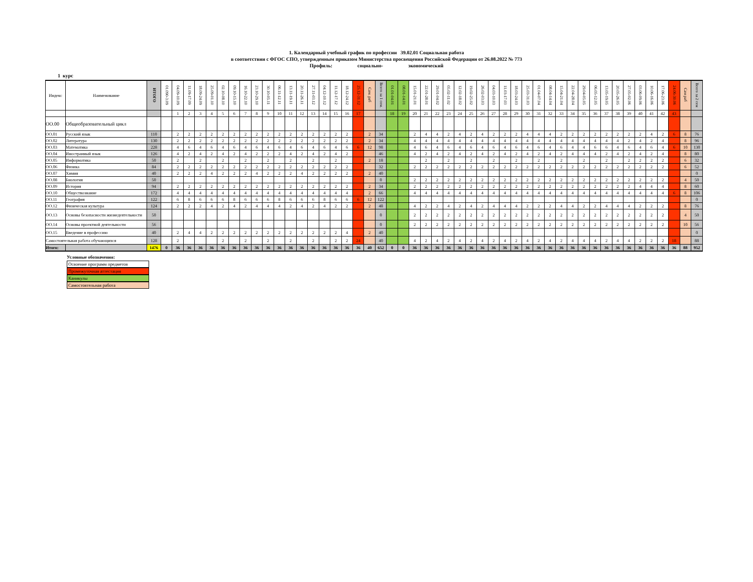1. Календарный учебный график по профессии 39.02.01 Социальная работа
в соответствии с ФГОС СПО, утвержденным приказом Министерства просвещения Российской Федерации от 26.08.2022 № 773
Профиль: социально- экономический
1 курс
| Индекс | Наименование | ИТОГО | 01.090-3.09 | 04.09-10.09 | 11.09-17.09 | 18.09-24.09 | 25.09-01.10 | 02.10-08.10 | 09.10-15.10 | 16.10-22.10 | 23.10-29.10 | 30.10-05.11 | 06.11-12.11 | 13.11-19.11 | 20.11-26.11 | 27.11-03.12 | 04.12-10.12 | 11.12-17.12 | 18.12-24.12 | 25.12-31.12 | Сам. раб | Всего за 1 сем. | 01.01-04.01 | 08.01-14.01 | 15.01-21.01 | 22.01-28.01 | 29.01-04.02 | 05.02-11.02 | 12.02-18.02 | 19.02-25.02 | 26.02-03.03 | 04.03-10.03 | 11.03-17.03 | 18.03-24.03 | 25.03-31.03 | 01.04-07.04 | 08.04-14.04 | 15.04-21.04 | 22.04-28.04 | 29.04-05.05 | 06.05-12.05 | 13.05-19.05 | 20.05-26.05 | 27.05-02.06 | 03.06-09.06 | 10.06-16.06 | 17.06-23.06 | 24.06-30.06 | Сам раб | Всего за 2 сем |
| --- | --- | --- | --- | --- | --- | --- | --- | --- | --- | --- | --- | --- | --- | --- | --- | --- | --- | --- | --- | --- | --- | --- | --- | --- | --- | --- | --- | --- | --- | --- | --- | --- | --- | --- | --- | --- | --- | --- | --- | --- | --- | --- | --- | --- | --- | --- | --- | --- | --- | --- |
| | | | | 1 | 2 | 3 | 4 | 5 | 6 | 7 | 8 | 9 | 10 | 11 | 12 | 13 | 14 | 15 | 16 | 17 | | | 18 | 19 | 20 | 21 | 22 | 23 | 24 | 25 | 26 | 27 | 28 | 29 | 30 | 31 | 32 | 33 | 34 | 35 | 36 | 37 | 38 | 39 | 40 | 41 | 42 | 43 | | |
| ОО.00 | Общеобразовательный цикл | | | | | | | | | | | | | | | | | | | | | | | | | | | | | | | | | | | | | | | | | | | | | | | | | |
| ОО.01 | Русский язык | 110 | | 2 | 2 | 2 | 2 | 2 | 2 | 2 | 2 | 2 | 2 | 2 | 2 | 2 | 2 | 2 | 2 | | 2 | 34 | | | 2 | 4 | 4 | 2 | 4 | 2 | 4 | 2 | 2 | 2 | 4 | 4 | 4 | 2 | 2 | 2 | 2 | 2 | 2 | 2 | 2 | 4 | 2 | 6 | 8 | 76 |
| ОО.02 | Литература | 130 | | 2 | 2 | 2 | 2 | 2 | 2 | 2 | 2 | 2 | 2 | 2 | 2 | 2 | 2 | 2 | 2 | | 2 | 34 | | | 4 | 4 | 4 | 4 | 4 | 4 | 4 | 4 | 4 | 4 | 4 | 4 | 4 | 4 | 4 | 4 | 4 | 4 | 4 | 2 | 4 | 2 | 4 | | 8 | 96 |
| ОО.03 | Математика | 228 | | 4 | 6 | 4 | 6 | 4 | 6 | 4 | 6 | 4 | 6 | 4 | 6 | 4 | 6 | 4 | 6 | 6 | 12 | 98 | | | 4 | 6 | 4 | 6 | 4 | 6 | 4 | 6 | 4 | 6 | 4 | 6 | 4 | 6 | 4 | 4 | 6 | 6 | 4 | 6 | 4 | 6 | 4 | 6 | 10 | 130 |
| ОО.04 | Иностранный язык | 126 | | 4 | 2 | 4 | 2 | 4 | 2 | 4 | 2 | 2 | 2 | 4 | 2 | 4 | 2 | 4 | 2 | | | 46 | | | 4 | 2 | 4 | 2 | 4 | 2 | 4 | 2 | 4 | 2 | 4 | 2 | 4 | 2 | 4 | 4 | 4 | 2 | 4 | 2 | 4 | 2 | 4 | | 8 | 80 |
| ОО.05 | Информатика | 50 | | 2 | | 2 | | 2 | | 2 | | 2 | | 2 | | 2 | | 2 | | | 2 | 18 | | | | 2 | | 2 | | 2 | | 2 | | 2 | | 2 | | 2 | | 2 | | 2 | | 2 | 2 | 2 | 2 | | 6 | 32 |
| ОО.06 | Физика | 84 | | 2 | 2 | 2 | 2 | 2 | 2 | 2 | 2 | 2 | 2 | 2 | 2 | 2 | 2 | 2 | 2 | | | 32 | | | 2 | 2 | 2 | 2 | 2 | 2 | 2 | 2 | 2 | 2 | 2 | 2 | 2 | 2 | 2 | 2 | 2 | 2 | 2 | 2 | 2 | 2 | 2 | | 6 | 52 |
| ОО.07 | Химия | 40 | | 2 | 2 | 2 | 4 | 2 | 2 | 2 | 4 | 2 | 2 | 2 | 4 | 2 | 2 | 2 | 2 | | 2 | 40 | | | | | | | | | | | | | | | | | | | | | | | | | | | | 0 |
| ОО.08 | Биология | 50 | | | | | | | | | | | | | | | | | | | | 0 | | | 2 | 2 | 2 | 2 | 2 | 2 | 2 | 2 | 2 | 2 | 2 | 2 | 2 | 2 | 2 | 2 | 2 | 2 | 2 | 2 | 2 | 2 | 2 | | 4 | 50 |
| ОО.09 | История | 94 | | 2 | 2 | 2 | 2 | 2 | 2 | 2 | 2 | 2 | 2 | 2 | 2 | 2 | 2 | 2 | 2 | | 2 | 34 | | | 2 | 2 | 2 | 2 | 2 | 2 | 2 | 2 | 2 | 2 | 2 | 2 | 2 | 2 | 2 | 2 | 2 | 2 | 2 | 2 | 4 | 4 | 4 | | 8 | 60 |
| ОО.10 | Обществознание | 172 | | 4 | 4 | 4 | 4 | 4 | 4 | 4 | 4 | 4 | 4 | 4 | 4 | 4 | 4 | 4 | 4 | | 2 | 66 | | | 4 | 4 | 4 | 4 | 4 | 4 | 4 | 4 | 4 | 4 | 4 | 4 | 4 | 4 | 4 | 4 | 4 | 4 | 4 | 4 | 4 | 4 | 4 | 6 | 8 | 106 |
| ОО.11 | География | 122 | | 6 | 8 | 6 | 6 | 6 | 8 | 6 | 6 | 6 | 8 | 6 | 6 | 6 | 8 | 6 | 6 | 6 | 12 | 122 | | | | | | | | | | | | | | | | | | | | | | | | | | | | 0 |
| ОО.12 | Физическая культура | 124 | | 2 | 2 | 2 | 4 | 2 | 4 | 2 | 4 | 4 | 4 | 2 | 4 | 2 | 4 | 2 | 2 | | 2 | 48 | | | 4 | 2 | 2 | 4 | 2 | 4 | 2 | 4 | 4 | 4 | 2 | 2 | 2 | 4 | 4 | 2 | 2 | 4 | 4 | 4 | 2 | 2 | 2 | | 8 | 76 |
| ОО.13 | Основы безопасности жизнедеятельности | 50 | | | | | | | | | | | | | | | | | | | | 0 | | | 2 | 2 | 2 | 2 | 2 | 2 | 2 | 2 | 2 | 2 | 2 | 2 | 2 | 2 | 2 | 2 | 2 | 2 | 2 | 2 | 2 | 2 | 2 | | 4 | 50 |
| ОО.14 | Основы проектной деятельности | 56 | | | | | | | | | | | | | | | | | | | | 0 | | | 2 | 2 | 2 | 2 | 2 | 2 | 2 | 2 | 2 | 2 | 2 | 2 | 2 | 2 | 2 | 2 | 2 | 2 | 2 | 2 | 2 | 2 | 2 | | 10 | 56 |
| ОО.15 | Введение в профессию | 40 | | 2 | 4 | 4 | 2 | 2 | 2 | 2 | 2 | 2 | 2 | 2 | 2 | 2 | 2 | 2 | 4 | | 2 | 40 | | | | | | | | | | | | | | | | | | | | | | | | | | | | 0 |
| Самостоятельная работа обучающихся | | 128 | | 2 | | | | 2 | | 2 | | 2 | | 2 | | 2 | | 2 | 2 | 24 | | 40 | | | 4 | 2 | 4 | 2 | 4 | 2 | 4 | 2 | 4 | 2 | 4 | 2 | 4 | 2 | 4 | 4 | 4 | 2 | 4 | 4 | 2 | 2 | 2 | 18 | | 88 |
| Итого: | | 1476 | 0 | 36 | 36 | 36 | 36 | 36 | 36 | 36 | 36 | 36 | 36 | 36 | 36 | 36 | 36 | 36 | 36 | 36 | 40 | 652 | 0 | 0 | 36 | 36 | 36 | 36 | 36 | 36 | 36 | 36 | 36 | 36 | 36 | 36 | 36 | 36 | 36 | 36 | 36 | 36 | 36 | 36 | 36 | 36 | 36 | 36 | 88 | 952 |
Условные обозначения:
Освоение программ предметов
Промежуточная аттестация
Каникулы
Самостоятельная работа